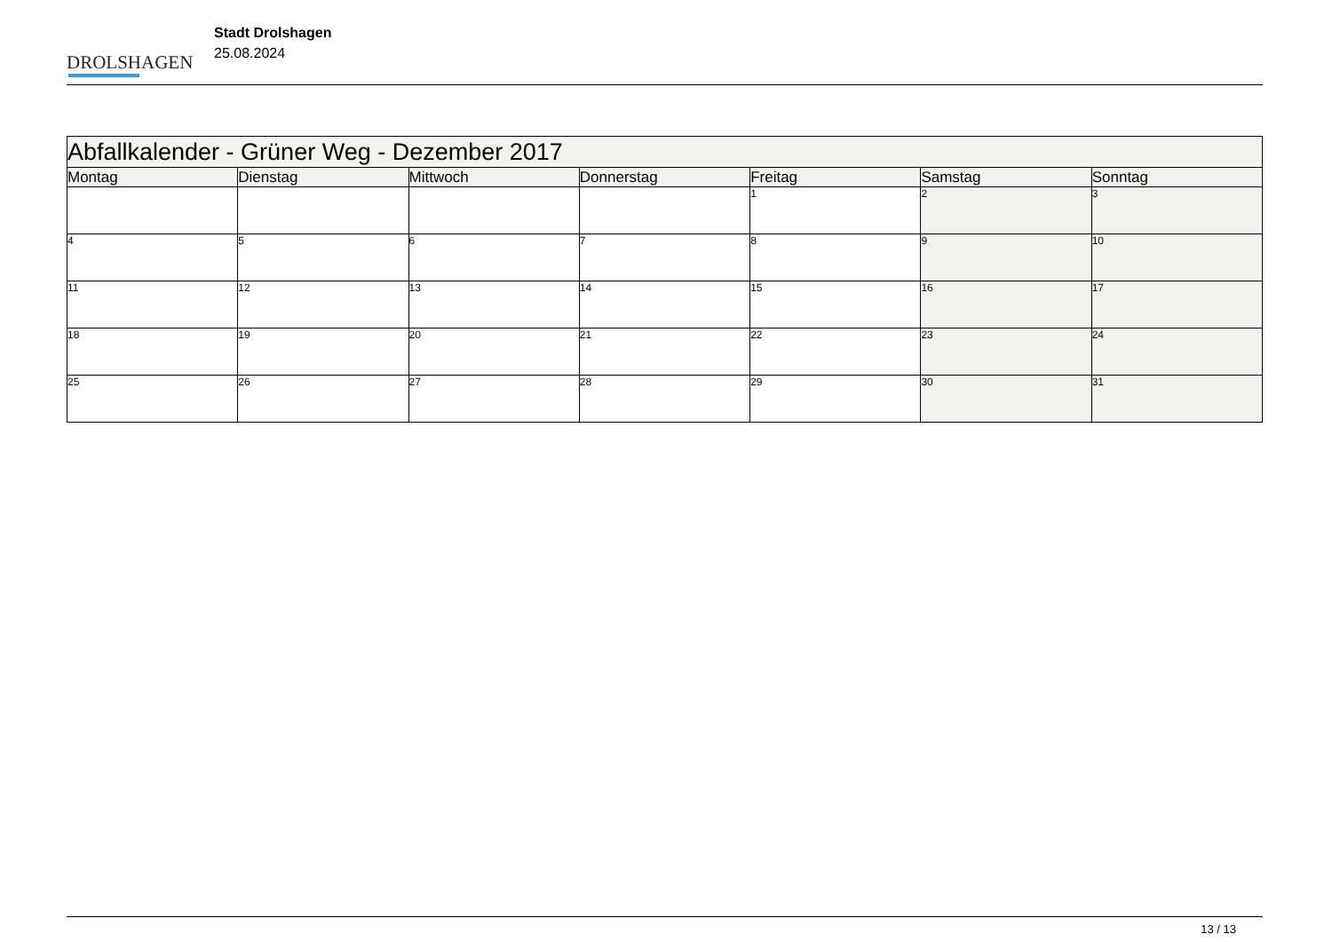DROLSHAGEN
Stadt Drolshagen
25.08.2024
| Abfallkalender - Grüner Weg - Dezember 2017 | | | | | | |
| Montag | Dienstag | Mittwoch | Donnerstag | Freitag | Samstag | Sonntag |
| | | | | 1 | 2 | 3 |
| 4 | 5 | 6 | 7 | 8 | 9 | 10 |
| 11 | 12 | 13 | 14 | 15 | 16 | 17 |
| 18 | 19 | 20 | 21 | 22 | 23 | 24 |
| 25 | 26 | 27 | 28 | 29 | 30 | 31 |
13 / 13